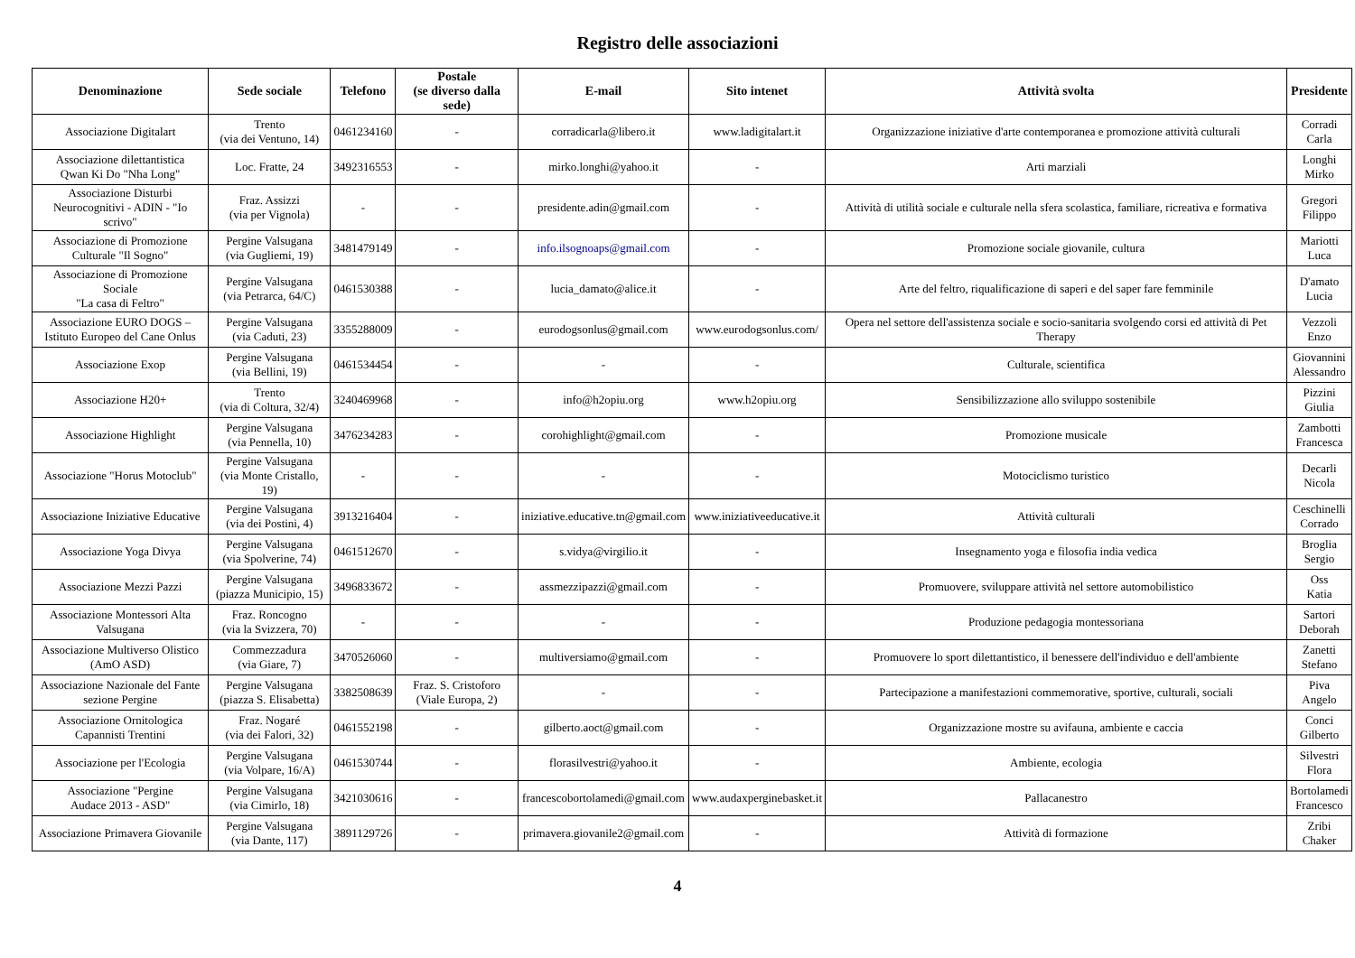Registro delle associazioni
| Denominazione | Sede sociale | Telefono | Postale (se diverso dalla sede) | E-mail | Sito intenet | Attività svolta | Presidente |
| --- | --- | --- | --- | --- | --- | --- | --- |
| Associazione Digitalart | Trento (via dei Ventuno, 14) | 0461234160 | - | corradicarla@libero.it | www.ladigitalart.it | Organizzazione iniziative d'arte contemporanea e promozione attività culturali | Corradi Carla |
| Associazione dilettantistica Qwan Ki Do "Nha Long" | Loc. Fratte, 24 | 3492316553 | - | mirko.longhi@yahoo.it | - | Arti marziali | Longhi Mirko |
| Associazione Disturbi Neurocognitivi - ADIN - "Io scrivo" | Fraz. Assizzi (via per Vignola) | - | - | presidente.adin@gmail.com | - | Attività di utilità sociale e culturale nella sfera scolastica, familiare, ricreativa e formativa | Gregori Filippo |
| Associazione di Promozione Culturale "Il Sogno" | Pergine Valsugana (via Gugliemi, 19) | 3481479149 | - | info.ilsognoaps@gmail.com | - | Promozione sociale giovanile, cultura | Mariotti Luca |
| Associazione di Promozione Sociale "La casa di Feltro" | Pergine Valsugana (via Petrarca, 64/C) | 0461530388 | - | lucia_damato@alice.it | - | Arte del feltro, riqualificazione di saperi e del saper fare femminile | D'amato Lucia |
| Associazione EURO DOGS – Istituto Europeo del Cane Onlus | Pergine Valsugana (via Caduti, 23) | 3355288009 | - | eurodogsonlus@gmail.com | www.eurodogsonlus.com/ | Opera nel settore dell'assistenza sociale e socio-sanitaria svolgendo corsi ed attività di Pet Therapy | Vezzoli Enzo |
| Associazione Exop | Pergine Valsugana (via Bellini, 19) | 0461534454 | - | - | - | Culturale, scientifica | Giovannini Alessandro |
| Associazione H20+ | Trento (via di Coltura, 32/4) | 3240469968 | - | info@h2opiu.org | www.h2opiu.org | Sensibilizzazione allo sviluppo sostenibile | Pizzini Giulia |
| Associazione Highlight | Pergine Valsugana (via Pennella, 10) | 3476234283 | - | corohighlight@gmail.com | - | Promozione musicale | Zambotti Francesca |
| Associazione "Horus Motoclub" | Pergine Valsugana (via Monte Cristallo, 19) | - | - | - | - | Motociclismo turistico | Decarli Nicola |
| Associazione Iniziative Educative | Pergine Valsugana (via dei Postini, 4) | 3913216404 | - | iniziative.educative.tn@gmail.com | www.iniziativeeducative.it | Attività culturali | Ceschinelli Corrado |
| Associazione Yoga Divya | Pergine Valsugana (via Spolverine, 74) | 0461512670 | - | s.vidya@virgilio.it | - | Insegnamento yoga e filosofia india vedica | Broglia Sergio |
| Associazione Mezzi Pazzi | Pergine Valsugana (piazza Municipio, 15) | 3496833672 | - | assmezzipazzi@gmail.com | - | Promuovere, sviluppare attività nel settore automobilistico | Oss Katia |
| Associazione Montessori Alta Valsugana | Fraz. Roncogno (via la Svizzera, 70) | - | - | - | - | Produzione pedagogia montessoriana | Sartori Deborah |
| Associazione Multiverso Olistico (AmO ASD) | Commezzadura (via Giare, 7) | 3470526060 | - | multiversiamo@gmail.com | - | Promuovere lo sport dilettantistico, il benessere dell'individuo e dell'ambiente | Zanetti Stefano |
| Associazione Nazionale del Fante sezione Pergine | Pergine Valsugana (piazza S. Elisabetta) | 3382508639 | Fraz. S. Cristoforo (Viale Europa, 2) | - | - | Partecipazione a manifestazioni commemorative, sportive, culturali, sociali | Piva Angelo |
| Associazione Ornitologica Capannisti Trentini | Fraz. Nogaré (via dei Falori, 32) | 0461552198 | - | gilberto.aoct@gmail.com | - | Organizzazione mostre su avifauna, ambiente e caccia | Conci Gilberto |
| Associazione per l'Ecologia | Pergine Valsugana (via Volpare, 16/A) | 0461530744 | - | florasilvestri@yahoo.it | - | Ambiente, ecologia | Silvestri Flora |
| Associazione "Pergine Audace 2013 - ASD" | Pergine Valsugana (via Cimirlo, 18) | 3421030616 | - | francescobortolamedi@gmail.com | www.audaxperginebasket.it | Pallacanestro | Bortolamedi Francesco |
| Associazione Primavera Giovanile | Pergine Valsugana (via Dante, 117) | 3891129726 | - | primavera.giovanile2@gmail.com | - | Attività di formazione | Zribi Chaker |
4